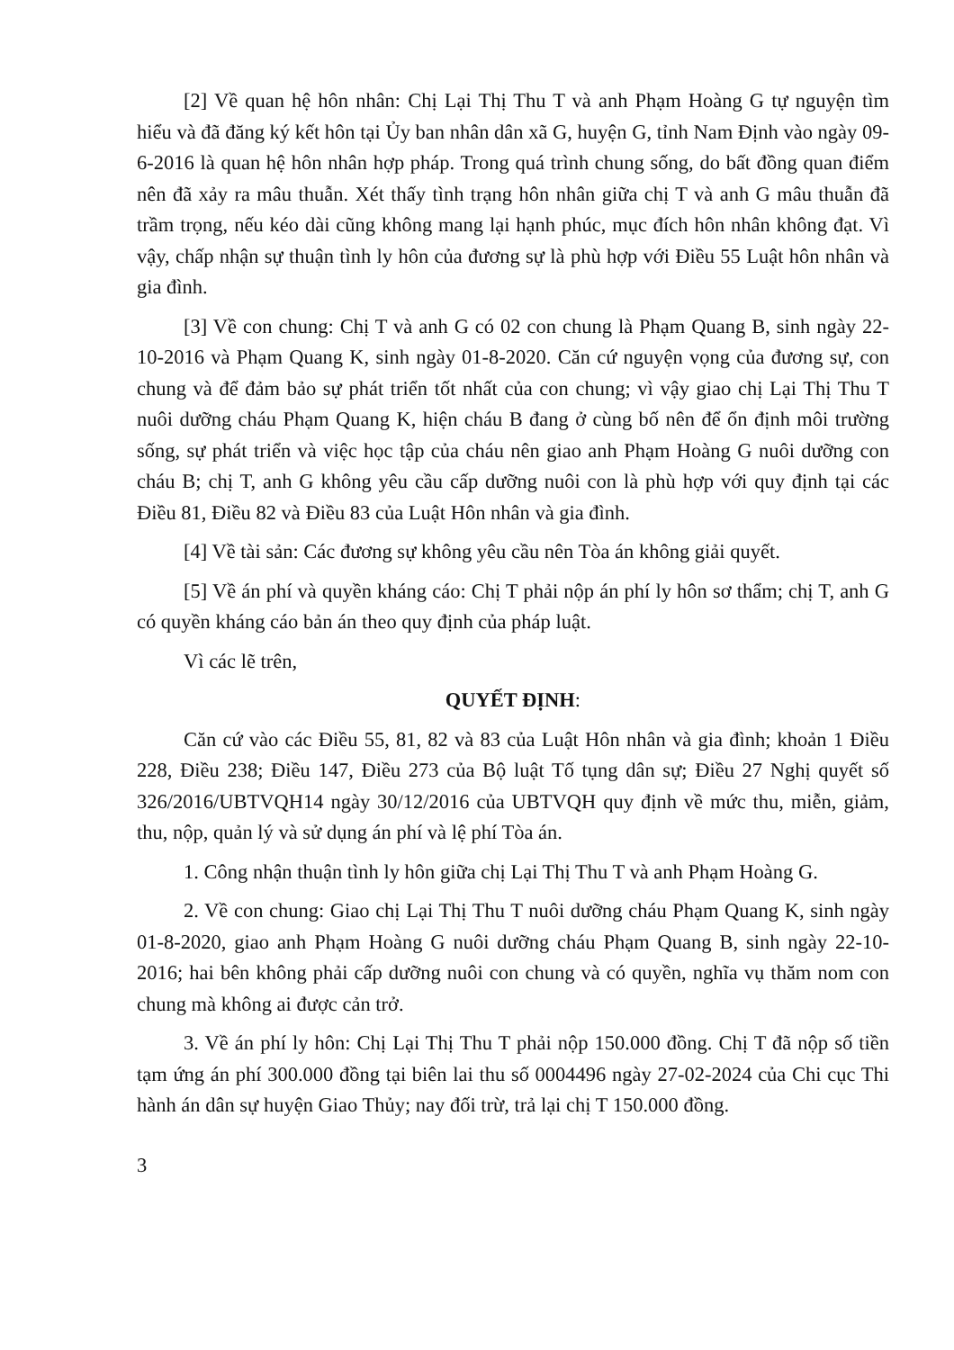[2] Về quan hệ hôn nhân: Chị Lại Thị Thu T và anh Phạm Hoàng G tự nguyện tìm hiểu và đã đăng ký kết hôn tại Ủy ban nhân dân xã G, huyện G, tỉnh Nam Định vào ngày 09-6-2016 là quan hệ hôn nhân hợp pháp. Trong quá trình chung sống, do bất đồng quan điểm nên đã xảy ra mâu thuẫn. Xét thấy tình trạng hôn nhân giữa chị T và anh G mâu thuẫn đã trầm trọng, nếu kéo dài cũng không mang lại hạnh phúc, mục đích hôn nhân không đạt. Vì vậy, chấp nhận sự thuận tình ly hôn của đương sự là phù hợp với Điều 55 Luật hôn nhân và gia đình.
[3] Về con chung: Chị T và anh G có 02 con chung là Phạm Quang B, sinh ngày 22-10-2016 và Phạm Quang K, sinh ngày 01-8-2020. Căn cứ nguyện vọng của đương sự, con chung và để đảm bảo sự phát triển tốt nhất của con chung; vì vậy giao chị Lại Thị Thu T nuôi dưỡng cháu Phạm Quang K, hiện cháu B đang ở cùng bố nên để ổn định môi trường sống, sự phát triển và việc học tập của cháu nên giao anh Phạm Hoàng G nuôi dưỡng con cháu B; chị T, anh G không yêu cầu cấp dưỡng nuôi con là phù hợp với quy định tại các Điều 81, Điều 82 và Điều 83 của Luật Hôn nhân và gia đình.
[4] Về tài sản: Các đương sự không yêu cầu nên Tòa án không giải quyết.
[5] Về án phí và quyền kháng cáo: Chị T phải nộp án phí ly hôn sơ thẩm; chị T, anh G có quyền kháng cáo bản án theo quy định của pháp luật.
Vì các lẽ trên,
QUYẾT ĐỊNH:
Căn cứ vào các Điều 55, 81, 82 và 83 của Luật Hôn nhân và gia đình; khoản 1 Điều 228, Điều 238; Điều 147, Điều 273 của Bộ luật Tố tụng dân sự; Điều 27 Nghị quyết số 326/2016/UBTVQH14 ngày 30/12/2016 của UBTVQH quy định về mức thu, miễn, giảm, thu, nộp, quản lý và sử dụng án phí và lệ phí Tòa án.
1. Công nhận thuận tình ly hôn giữa chị Lại Thị Thu T và anh Phạm Hoàng G.
2. Về con chung: Giao chị Lại Thị Thu T nuôi dưỡng cháu Phạm Quang K, sinh ngày 01-8-2020, giao anh Phạm Hoàng G nuôi dưỡng cháu Phạm Quang B, sinh ngày 22-10-2016; hai bên không phải cấp dưỡng nuôi con chung và có quyền, nghĩa vụ thăm nom con chung mà không ai được cản trở.
3. Về án phí ly hôn: Chị Lại Thị Thu T phải nộp 150.000 đồng. Chị T đã nộp số tiền tạm ứng án phí 300.000 đồng tại biên lai thu số 0004496 ngày 27-02-2024 của Chi cục Thi hành án dân sự huyện Giao Thủy; nay đối trừ, trả lại chị T 150.000 đồng.
3